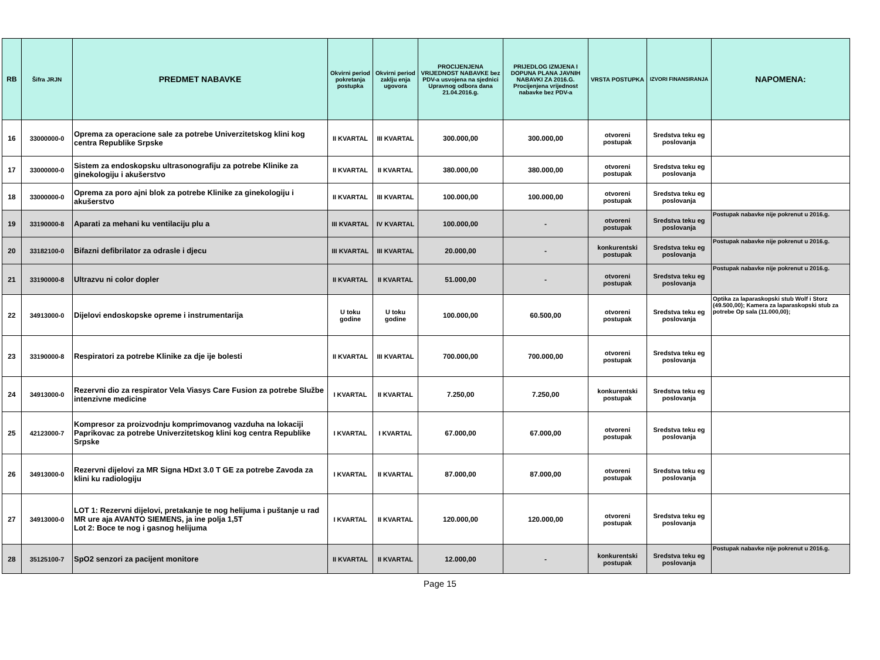| RB | Šifra JRJN | PREDMET NABAVKE | Okvirni period pokretanja postupka | Okvirni period zaklju enja ugovora | PROCIJENJENA VRIJEDNOST NABAVKE bez PDV-a usvojena na sjednici Upravnog odbora dana 21.04.2016.g. | PRIJEDLOG IZMJENA I DOPUNA PLANA JAVNIH NABAVKI ZA 2016.G. Procijenjena vrijednost nabavke bez PDV-a | VRSTA POSTUPKA | IZVORI FINANSIRANJA | NAPOMENA: |
| --- | --- | --- | --- | --- | --- | --- | --- | --- | --- |
| 16 | 33000000-0 | Oprema za operacione sale za potrebe Univerzitetskog klini kog centra Republike Srpske | II KVARTAL | III KVARTAL | 300.000,00 | 300.000,00 | otvoreni postupak | Sredstva teku eg poslovanja | |
| 17 | 33000000-0 | Sistem za endoskopsku ultrasonografiju za potrebe Klinike za ginekologiju i akušerstvo | II KVARTAL | II KVARTAL | 380.000,00 | 380.000,00 | otvoreni postupak | Sredstva teku eg poslovanja | |
| 18 | 33000000-0 | Oprema za poro ajni blok za potrebe Klinike za ginekologiju i akušerstvo | II KVARTAL | III KVARTAL | 100.000,00 | 100.000,00 | otvoreni postupak | Sredstva teku eg poslovanja | |
| 19 | 33190000-8 | Aparati za mehani ku ventilaciju plu a | III KVARTAL | IV KVARTAL | 100.000,00 | - | otvoreni postupak | Sredstva teku eg poslovanja | Postupak nabavke nije pokrenut u 2016.g. |
| 20 | 33182100-0 | Bifazni defibrilator za odrasle i djecu | III KVARTAL | III KVARTAL | 20.000,00 | - | konkurentski postupak | Sredstva teku eg poslovanja | Postupak nabavke nije pokrenut u 2016.g. |
| 21 | 33190000-8 | Ultrazvu ni color dopler | II KVARTAL | II KVARTAL | 51.000,00 | - | otvoreni postupak | Sredstva teku eg poslovanja | Postupak nabavke nije pokrenut u 2016.g. |
| 22 | 34913000-0 | Dijelovi endoskopske opreme i instrumentarija | U toku godine | U toku godine | 100.000,00 | 60.500,00 | otvoreni postupak | Sredstva teku eg poslovanja | Optika za laparaskopski stub Wolf i Storz (49.500,00); Kamera za laparaskopski stub za potrebe Op sala (11.000,00); |
| 23 | 33190000-8 | Respiratori za potrebe Klinike za dje ije bolesti | II KVARTAL | III KVARTAL | 700.000,00 | 700.000,00 | otvoreni postupak | Sredstva teku eg poslovanja | |
| 24 | 34913000-0 | Rezervni dio za respirator Vela Viasys Care Fusion za potrebe Službe intenzivne medicine | I KVARTAL | II KVARTAL | 7.250,00 | 7.250,00 | konkurentski postupak | Sredstva teku eg poslovanja | |
| 25 | 42123000-7 | Kompresor za proizvodnju komprimovanog vazduha na lokaciji Paprikovac za potrebe Univerzitetskog klini kog centra Republike Srpske | I KVARTAL | I KVARTAL | 67.000,00 | 67.000,00 | otvoreni postupak | Sredstva teku eg poslovanja | |
| 26 | 34913000-0 | Rezervni dijelovi za MR Signa HDxt 3.0 T GE za potrebe Zavoda za klini ku radiologiju | I KVARTAL | II KVARTAL | 87.000,00 | 87.000,00 | otvoreni postupak | Sredstva teku eg poslovanja | |
| 27 | 34913000-0 | LOT 1: Rezervni dijelovi, pretakanje te nog helijuma i puštanje u rad MR ure aja AVANTO SIEMENS, ja ine polja 1,5T Lot 2: Boce te nog i gasnog helijuma | I KVARTAL | II KVARTAL | 120.000,00 | 120.000,00 | otvoreni postupak | Sredstva teku eg poslovanja | |
| 28 | 35125100-7 | SpO2 senzori za pacijent monitore | II KVARTAL | II KVARTAL | 12.000,00 | - | konkurentski postupak | Sredstva teku eg poslovanja | Postupak nabavke nije pokrenut u 2016.g. |
Page 15